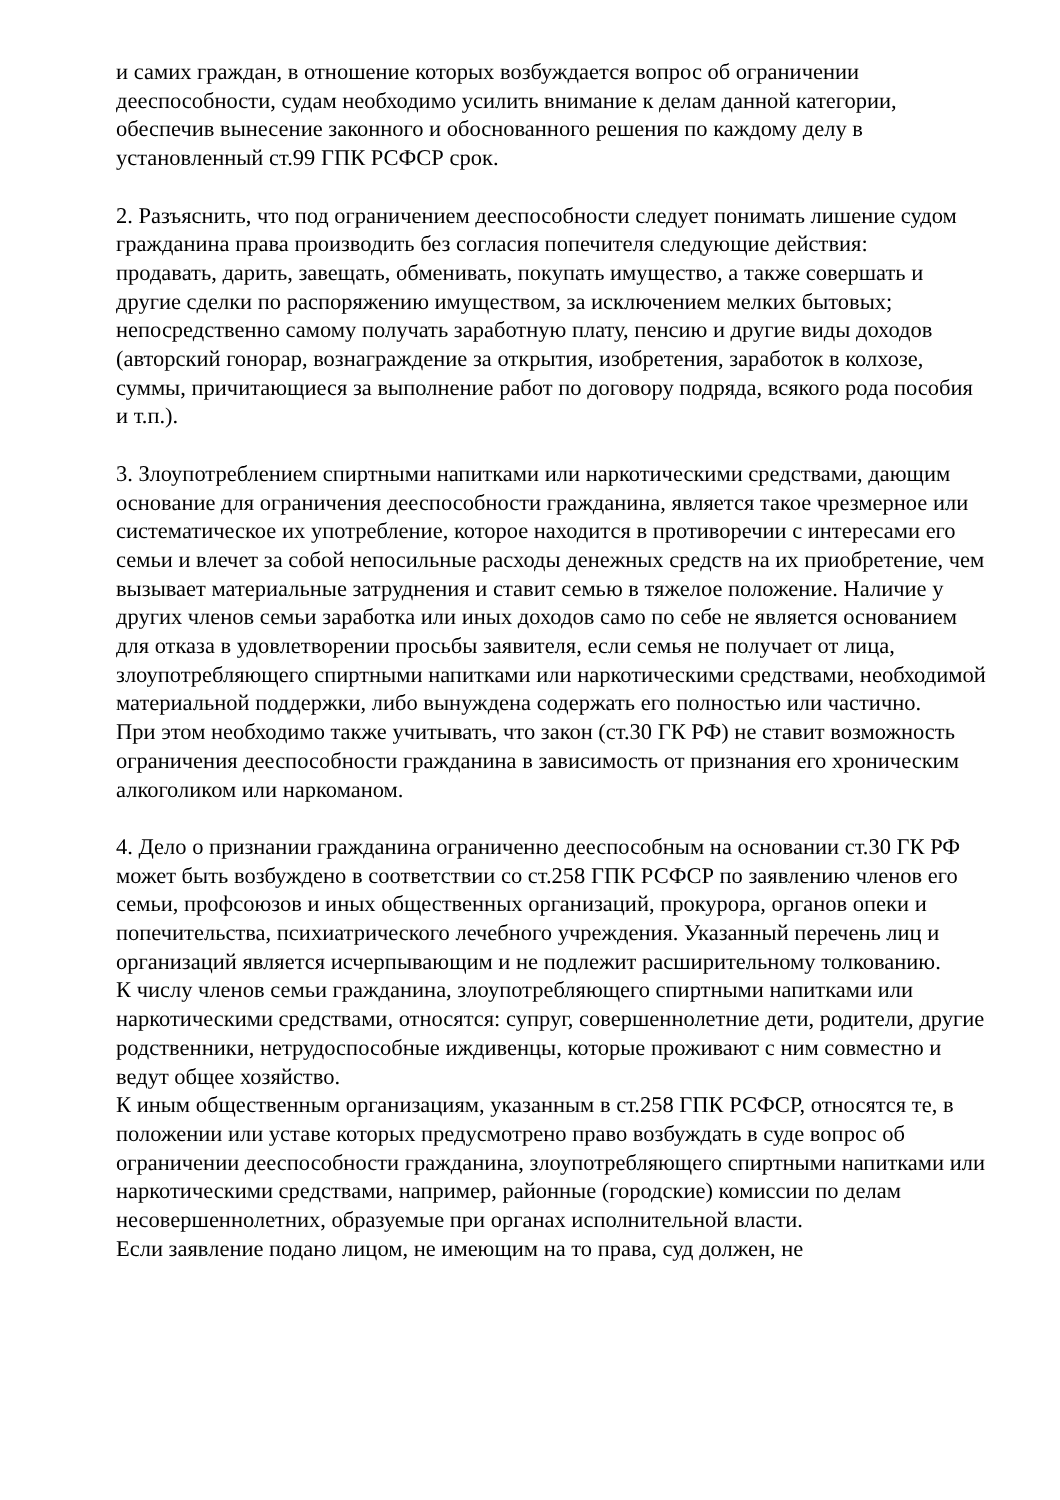и самих граждан, в отношение которых возбуждается вопрос об ограничении дееспособности, судам необходимо усилить внимание к делам данной категории, обеспечив вынесение законного и обоснованного решения по каждому делу в установленный ст.99 ГПК РСФСР срок.
2. Разъяснить, что под ограничением дееспособности следует понимать лишение судом гражданина права производить без согласия попечителя следующие действия:
продавать, дарить, завещать, обменивать, покупать имущество, а также совершать и другие сделки по распоряжению имуществом, за исключением мелких бытовых;
непосредственно самому получать заработную плату, пенсию и другие виды доходов (авторский гонорар, вознаграждение за открытия, изобретения, заработок в колхозе, суммы, причитающиеся за выполнение работ по договору подряда, всякого рода пособия и т.п.).
3. Злоупотреблением спиртными напитками или наркотическими средствами, дающим основание для ограничения дееспособности гражданина, является такое чрезмерное или систематическое их употребление, которое находится в противоречии с интересами его семьи и влечет за собой непосильные расходы денежных средств на их приобретение, чем вызывает материальные затруднения и ставит семью в тяжелое положение. Наличие у других членов семьи заработка или иных доходов само по себе не является основанием для отказа в удовлетворении просьбы заявителя, если семья не получает от лица, злоупотребляющего спиртными напитками или наркотическими средствами, необходимой материальной поддержки, либо вынуждена содержать его полностью или частично.
При этом необходимо также учитывать, что закон (ст.30 ГК РФ) не ставит возможность ограничения дееспособности гражданина в зависимость от признания его хроническим алкоголиком или наркоманом.
4. Дело о признании гражданина ограниченно дееспособным на основании ст.30 ГК РФ может быть возбуждено в соответствии со ст.258 ГПК РСФСР по заявлению членов его семьи, профсоюзов и иных общественных организаций, прокурора, органов опеки и попечительства, психиатрического лечебного учреждения. Указанный перечень лиц и организаций является исчерпывающим и не подлежит расширительному толкованию.
К числу членов семьи гражданина, злоупотребляющего спиртными напитками или наркотическими средствами, относятся: супруг, совершеннолетние дети, родители, другие родственники, нетрудоспособные иждивенцы, которые проживают с ним совместно и ведут общее хозяйство.
К иным общественным организациям, указанным в ст.258 ГПК РСФСР, относятся те, в положении или уставе которых предусмотрено право возбуждать в суде вопрос об ограничении дееспособности гражданина, злоупотребляющего спиртными напитками или наркотическими средствами, например, районные (городские) комиссии по делам несовершеннолетних, образуемые при органах исполнительной власти.
Если заявление подано лицом, не имеющим на то права, суд должен, не